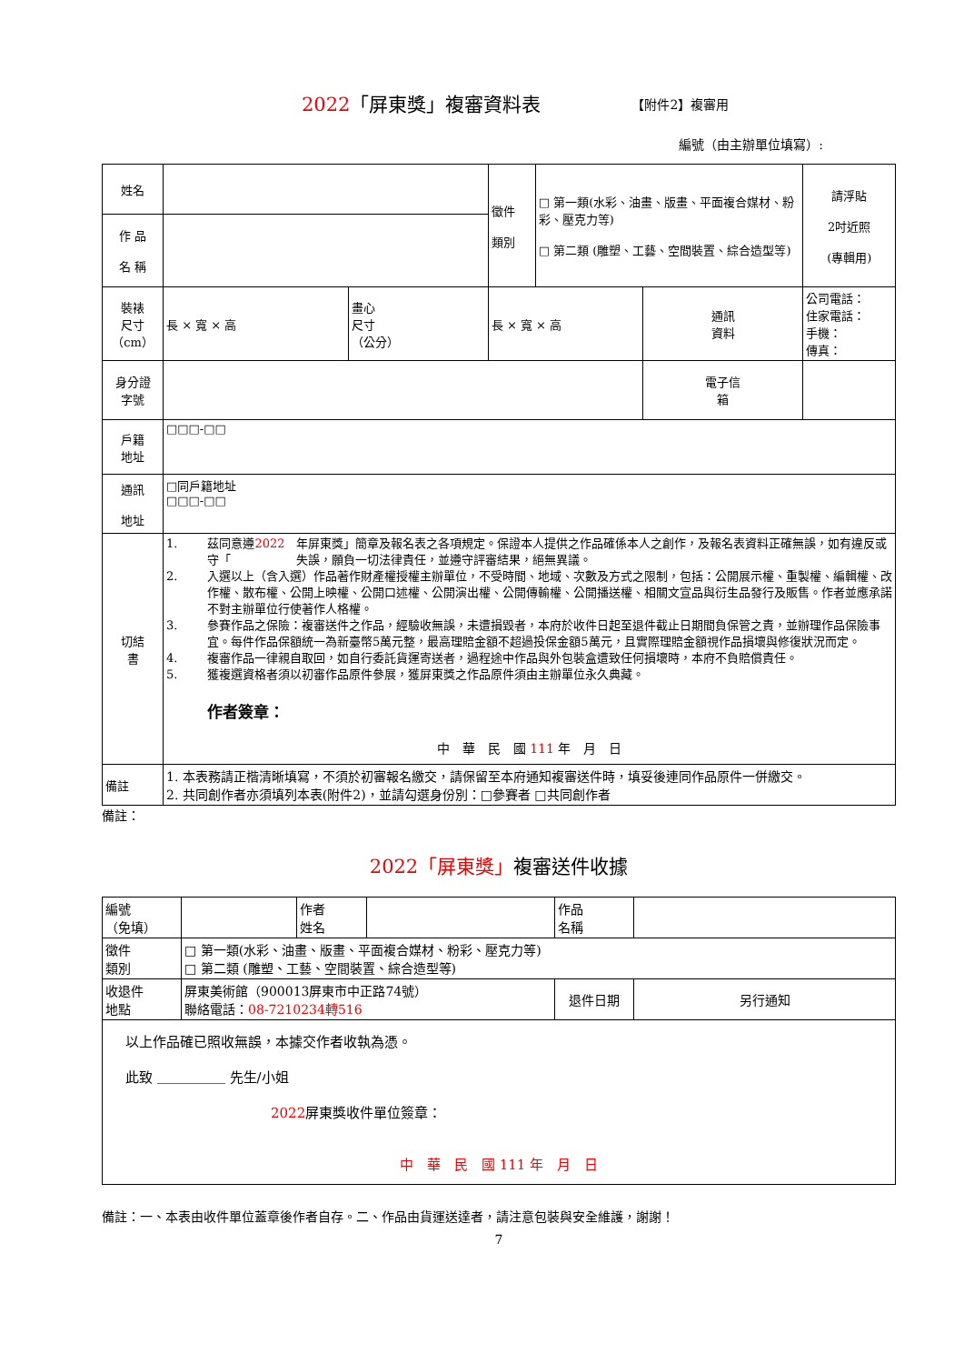2022「屏東獎」複審資料表
【附件2】複審用
編號（由主辦單位填寫）:
| 姓名 | | | 徵件 類別 | □ 第一類(水彩、油畫、版畫、平面複合媒材、粉彩、壓克力等) □ 第二類 (雕塑、工藝、空間裝置、綜合造型等) | | 請浮貼 2吋近照 (專輯用) |
| 作 品 名 稱 | | | | | | |
| 裝裱 尺寸 （cm） | 長 × 寬 × 高 | 畫心 尺寸 （公分） | 長 × 寬 × 高 | | 通訊 資料 | 公司電話： 住家電話： 手機： 傳真： |
| 身分證 字號 | | | | | 電子信 箱 | |
| 戶籍 地址 | □□□-□□ | | | | | |
| 通訊 地址 | □同戶籍地址 □□□-□□ | | | | | |
| 切結 書 | 1. 茲同意遵守「 2022 年屏東獎」簡章及報名表之各項規定。保證本人提供之作品確係本人之創作，及報名表資料正確無誤，如有違反或失誤，願負一切法律責任，並遵守評審結果，絕無異議。 2. 入選以上（含入選）作品著作財產權授權主辦單位，不受時間、地域、次數及方式之限制，包括：公開展示權、重製權、編輯權、改作權、散布權、公開上映權、公開口述權、公開演出權、公開傳輸權、公開播送權、相關文宣品與衍生品發行及販售。作者並應承諾不對主辦單位行使著作人格權。 3. 參賽作品之保險：複審送件之作品，經驗收無誤，未遭損毀者，本府於收件日起至退件截止日期間負保管之責，並辦理作品保險事宜。每件作品保額統一為新臺幣5萬元整，最高理賠金額不超過投保金額5萬元，且實際理賠金額視作品損壞與修復狀況而定。 4. 複審作品一律親自取回，如自行委託貨運寄送者，過程途中作品與外包裝盒遭致任何損壞時，本府不負賠償責任。 5. 獲複選資格者須以初審作品原件參展，獲屏東獎之作品原件須由主辦單位永久典藏。 作者簽章： 中 華 民 國 111 年 月 日 | | | | | |
| 備註 | 1. 本表務請正楷清晰填寫，不須於初審報名繳交，請保留至本府通知複審送件時，填妥後連同作品原件一併繳交。 2. 共同創作者亦須填列本表(附件2)，並請勾選身份別：□參賽者 □共同創作者 | | | | | |
備註：
2022「屏東獎」複審送件收據
| 編號 （免填） | | 作者 姓名 | | 作品 名稱 | |
| 徵件 類別 | □ 第一類(水彩、油畫、版畫、平面複合媒材、粉彩、壓克力等) □ 第二類 (雕塑、工藝、空間裝置、綜合造型等) | | | | |
| 收退件 地點 | 屏東美術館（900013屏東市中正路74號） 聯絡電話： 08-7210234轉516 | | | 退件日期 | 另行通知 |
| 以上作品確已照收無誤，本據交作者收執為憑。 此致 ＿＿＿＿＿ 先生/小姐 2022 屏東獎收件單位簽章： 中 華 民 國 111 年 月 日 | | | | | |
備註：一、本表由收件單位蓋章後作者自存。二、作品由貨運送達者，請注意包裝與安全維護，謝謝！
7